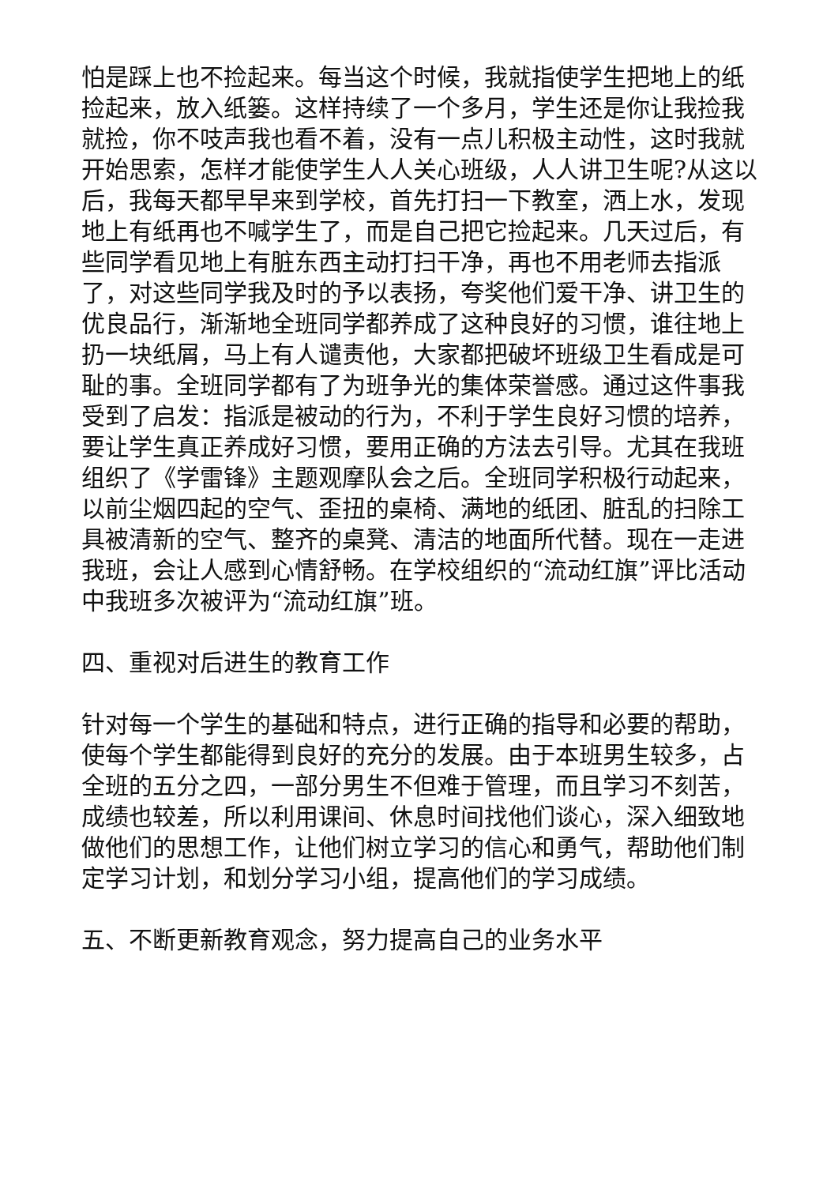怕是踩上也不捡起来。每当这个时候，我就指使学生把地上的纸捡起来，放入纸篓。这样持续了一个多月，学生还是你让我捡我就捡，你不吱声我也看不着，没有一点儿积极主动性，这时我就开始思索，怎样才能使学生人人关心班级，人人讲卫生呢?从这以后，我每天都早早来到学校，首先打扫一下教室，洒上水，发现地上有纸再也不喊学生了，而是自己把它捡起来。几天过后，有些同学看见地上有脏东西主动打扫干净，再也不用老师去指派了，对这些同学我及时的予以表扬，夸奖他们爱干净、讲卫生的优良品行，渐渐地全班同学都养成了这种良好的习惯，谁往地上扔一块纸屑，马上有人谴责他，大家都把破坏班级卫生看成是可耻的事。全班同学都有了为班争光的集体荣誉感。通过这件事我受到了启发：指派是被动的行为，不利于学生良好习惯的培养，要让学生真正养成好习惯，要用正确的方法去引导。尤其在我班组织了《学雷锋》主题观摩队会之后。全班同学积极行动起来，以前尘烟四起的空气、歪扭的桌椅、满地的纸团、脏乱的扫除工具被清新的空气、整齐的桌凳、清洁的地面所代替。现在一走进我班，会让人感到心情舒畅。在学校组织的“流动红旗”评比活动中我班多次被评为“流动红旗”班。
四、重视对后进生的教育工作
针对每一个学生的基础和特点，进行正确的指导和必要的帮助，使每个学生都能得到良好的充分的发展。由于本班男生较多，占全班的五分之四，一部分男生不但难于管理，而且学习不刻苦，成绩也较差，所以利用课间、休息时间找他们谈心，深入细致地做他们的思想工作，让他们树立学习的信心和勇气，帮助他们制定学习计划，和划分学习小组，提高他们的学习成绩。
五、不断更新教育观念，努力提高自己的业务水平